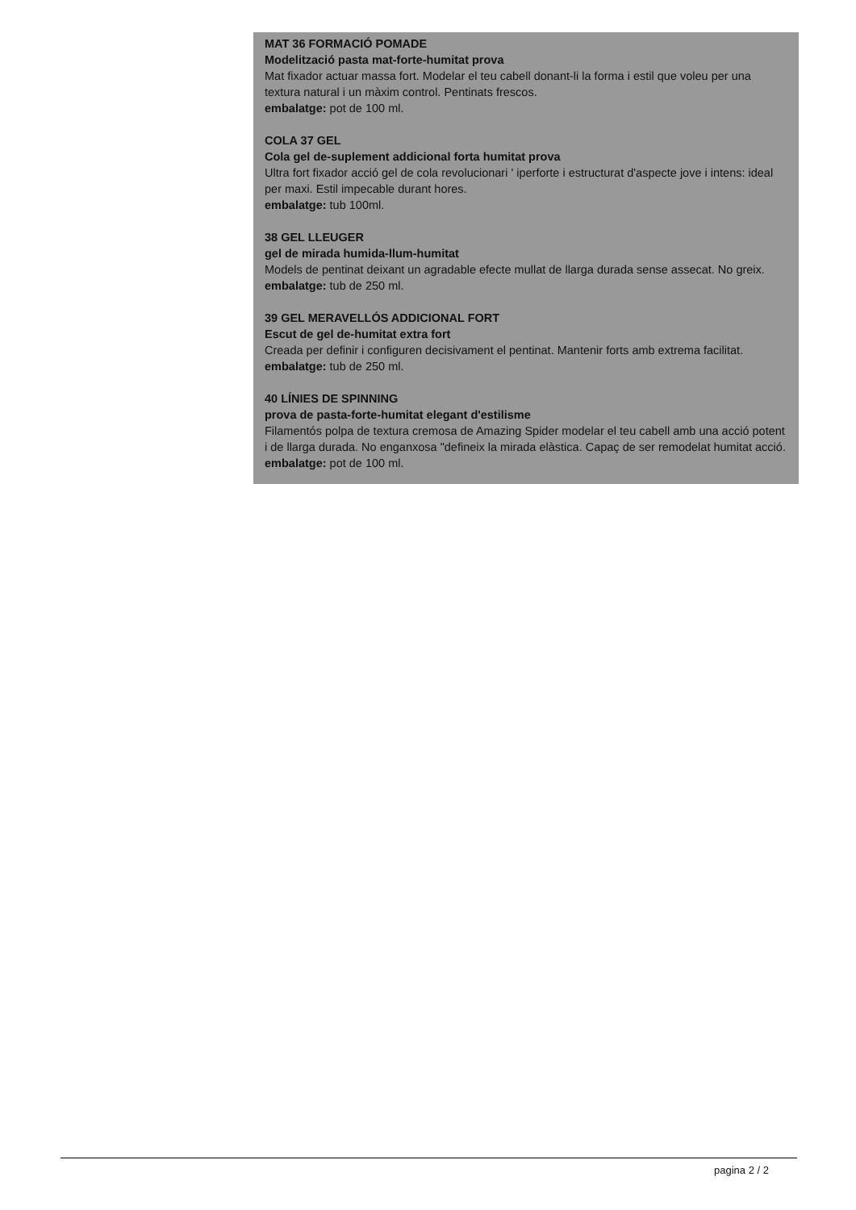MAT 36 FORMACIÓ POMADE
Modelització pasta mat-forte-humitat prova
Mat fixador actuar massa fort. Modelar el teu cabell donant-li la forma i estil que voleu per una textura natural i un màxim control. Pentinats frescos.
embalatge: pot de 100 ml.
COLA 37 GEL
Cola gel de-suplement addicional forta humitat prova
Ultra fort fixador acció gel de cola revolucionari ' iperforte i estructurat d'aspecte jove i intens: ideal per maxi. Estil impecable durant hores.
embalatge: tub 100ml.
38 GEL LLEUGER
gel de mirada humida-llum-humitat
Models de pentinat deixant un agradable efecte mullat de llarga durada sense assecat. No greix.
embalatge: tub de 250 ml.
39 GEL MERAVELLÓS ADDICIONAL FORT
Escut de gel de-humitat extra fort
Creada per definir i configuren decisivament el pentinat. Mantenir forts amb extrema facilitat.
embalatge: tub de 250 ml.
40 LÍNIES DE SPINNING
prova de pasta-forte-humitat elegant d'estilisme
Filamentós polpa de textura cremosa de Amazing Spider modelar el teu cabell amb una acció potent i de llarga durada. No enganxosa "defineix la mirada elàstica. Capaç de ser remodelat humitat acció.
embalatge: pot de 100 ml.
pagina 2 / 2